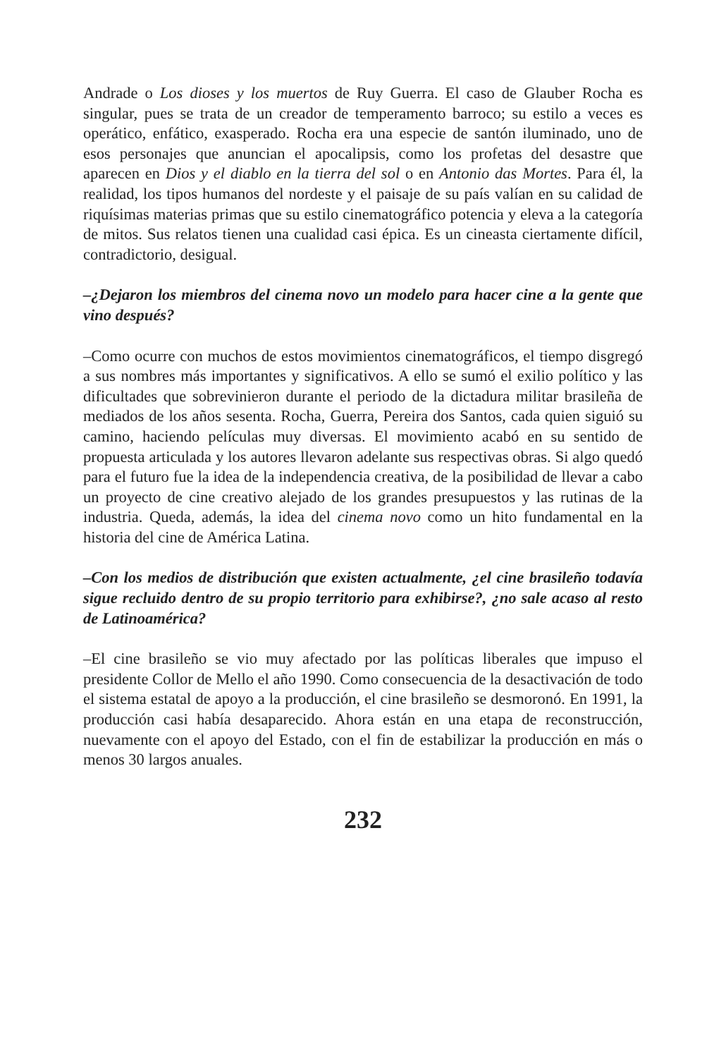Andrade o Los dioses y los muertos de Ruy Guerra. El caso de Glauber Rocha es singular, pues se trata de un creador de temperamento barroco; su estilo a veces es operático, enfático, exasperado. Rocha era una especie de santón iluminado, uno de esos personajes que anuncian el apocalipsis, como los profetas del desastre que aparecen en Dios y el diablo en la tierra del sol o en Antonio das Mortes. Para él, la realidad, los tipos humanos del nordeste y el paisaje de su país valían en su calidad de riquísimas materias primas que su estilo cinematográfico potencia y eleva a la categoría de mitos. Sus relatos tienen una cualidad casi épica. Es un cineasta ciertamente difícil, contradictorio, desigual.
–¿Dejaron los miembros del cinema novo un modelo para hacer cine a la gente que vino después?
–Como ocurre con muchos de estos movimientos cinematográficos, el tiempo disgregó a sus nombres más importantes y significativos. A ello se sumó el exilio político y las dificultades que sobrevinieron durante el periodo de la dictadura militar brasileña de mediados de los años sesenta. Rocha, Guerra, Pereira dos Santos, cada quien siguió su camino, haciendo películas muy diversas. El movimiento acabó en su sentido de propuesta articulada y los autores llevaron adelante sus respectivas obras. Si algo quedó para el futuro fue la idea de la independencia creativa, de la posibilidad de llevar a cabo un proyecto de cine creativo alejado de los grandes presupuestos y las rutinas de la industria. Queda, además, la idea del cinema novo como un hito fundamental en la historia del cine de América Latina.
–Con los medios de distribución que existen actualmente, ¿el cine brasileño todavía sigue recluido dentro de su propio territorio para exhibirse?, ¿no sale acaso al resto de Latinoamérica?
–El cine brasileño se vio muy afectado por las políticas liberales que impuso el presidente Collor de Mello el año 1990. Como consecuencia de la desactivación de todo el sistema estatal de apoyo a la producción, el cine brasileño se desmoronó. En 1991, la producción casi había desaparecido. Ahora están en una etapa de reconstrucción, nuevamente con el apoyo del Estado, con el fin de estabilizar la producción en más o menos 30 largos anuales.
232